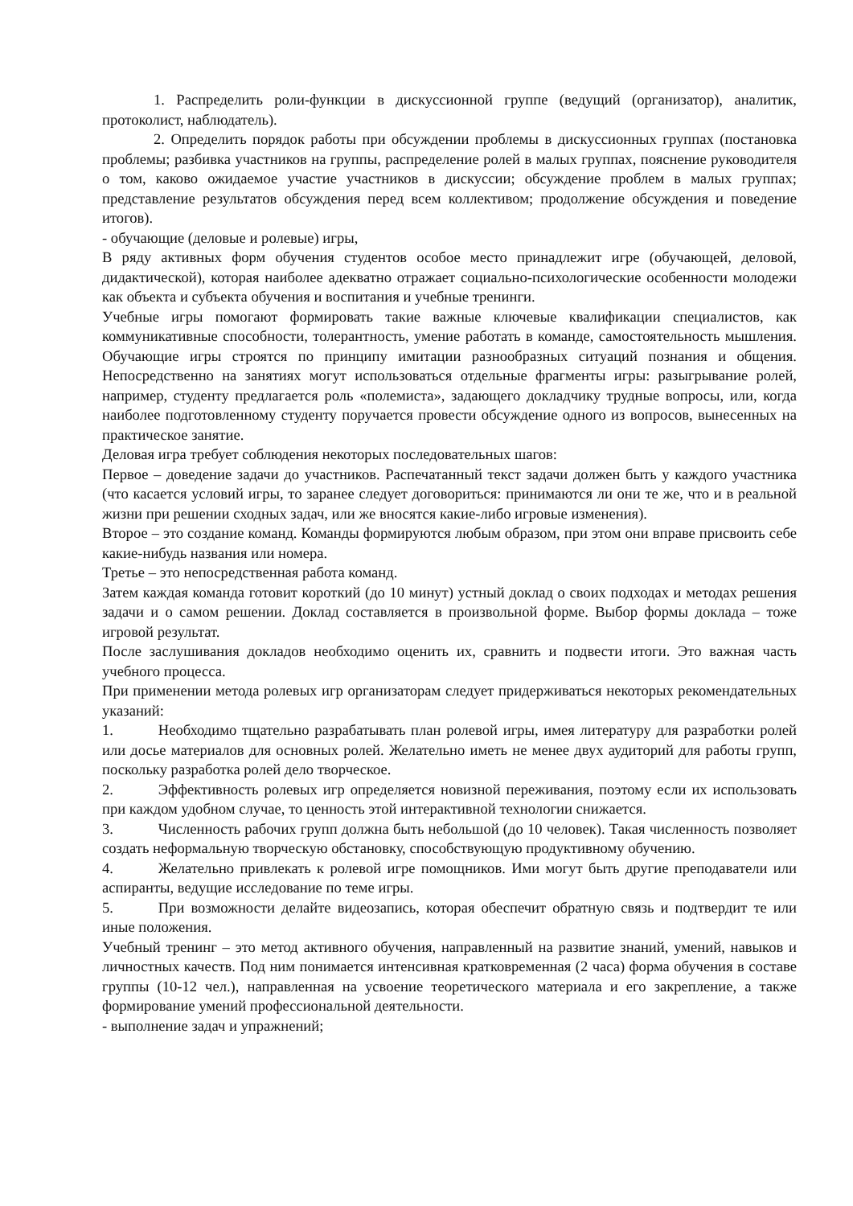1. Распределить роли-функции в дискуссионной группе (ведущий (организатор), аналитик, протоколист, наблюдатель).
2. Определить порядок работы при обсуждении проблемы в дискуссионных группах (постановка проблемы; разбивка участников на группы, распределение ролей в малых группах, пояснение руководителя о том, каково ожидаемое участие участников в дискуссии; обсуждение проблем в малых группах; представление результатов обсуждения перед всем коллективом; продолжение обсуждения и поведение итогов).
- обучающие (деловые и ролевые) игры,
В ряду активных форм обучения студентов особое место принадлежит игре (обучающей, деловой, дидактической), которая наиболее адекватно отражает социально-психологические особенности молодежи как объекта и субъекта обучения и воспитания и учебные тренинги.
Учебные игры помогают формировать такие важные ключевые квалификации специалистов, как коммуникативные способности, толерантность, умение работать в команде, самостоятельность мышления. Обучающие игры строятся по принципу имитации разнообразных ситуаций познания и общения. Непосредственно на занятиях могут использоваться отдельные фрагменты игры: разыгрывание ролей, например, студенту предлагается роль «полемиста», задающего докладчику трудные вопросы, или, когда наиболее подготовленному студенту поручается провести обсуждение одного из вопросов, вынесенных на практическое занятие.
Деловая игра требует соблюдения некоторых последовательных шагов:
Первое – доведение задачи до участников. Распечатанный текст задачи должен быть у каждого участника (что касается условий игры, то заранее следует договориться: принимаются ли они те же, что и в реальной жизни при решении сходных задач, или же вносятся какие-либо игровые изменения).
Второе – это создание команд. Команды формируются любым образом, при этом они вправе присвоить себе какие-нибудь названия или номера.
Третье – это непосредственная работа команд.
Затем каждая команда готовит короткий (до 10 минут) устный доклад о своих подходах и методах решения задачи и о самом решении. Доклад составляется в произвольной форме. Выбор формы доклада – тоже игровой результат.
После заслушивания докладов необходимо оценить их, сравнить и подвести итоги. Это важная часть учебного процесса.
При применении метода ролевых игр организаторам следует придерживаться некоторых рекомендательных указаний:
1.   Необходимо тщательно разрабатывать план ролевой игры, имея литературу для разработки ролей или досье материалов для основных ролей. Желательно иметь не менее двух аудиторий для работы групп, поскольку разработка ролей дело творческое.
2.   Эффективность ролевых игр определяется новизной переживания, поэтому если их использовать при каждом удобном случае, то ценность этой интерактивной технологии снижается.
3.   Численность рабочих групп должна быть небольшой (до 10 человек). Такая численность позволяет создать неформальную творческую обстановку, способствующую продуктивному обучению.
4.   Желательно привлекать к ролевой игре помощников. Ими могут быть другие преподаватели или аспиранты, ведущие исследование по теме игры.
5.   При возможности делайте видеозапись, которая обеспечит обратную связь и подтвердит те или иные положения.
Учебный тренинг – это метод активного обучения, направленный на развитие знаний, умений, навыков и личностных качеств. Под ним понимается интенсивная кратковременная (2 часа) форма обучения в составе группы (10-12 чел.), направленная на усвоение теоретического материала и его закрепление, а также формирование умений профессиональной деятельности.
- выполнение задач и упражнений;